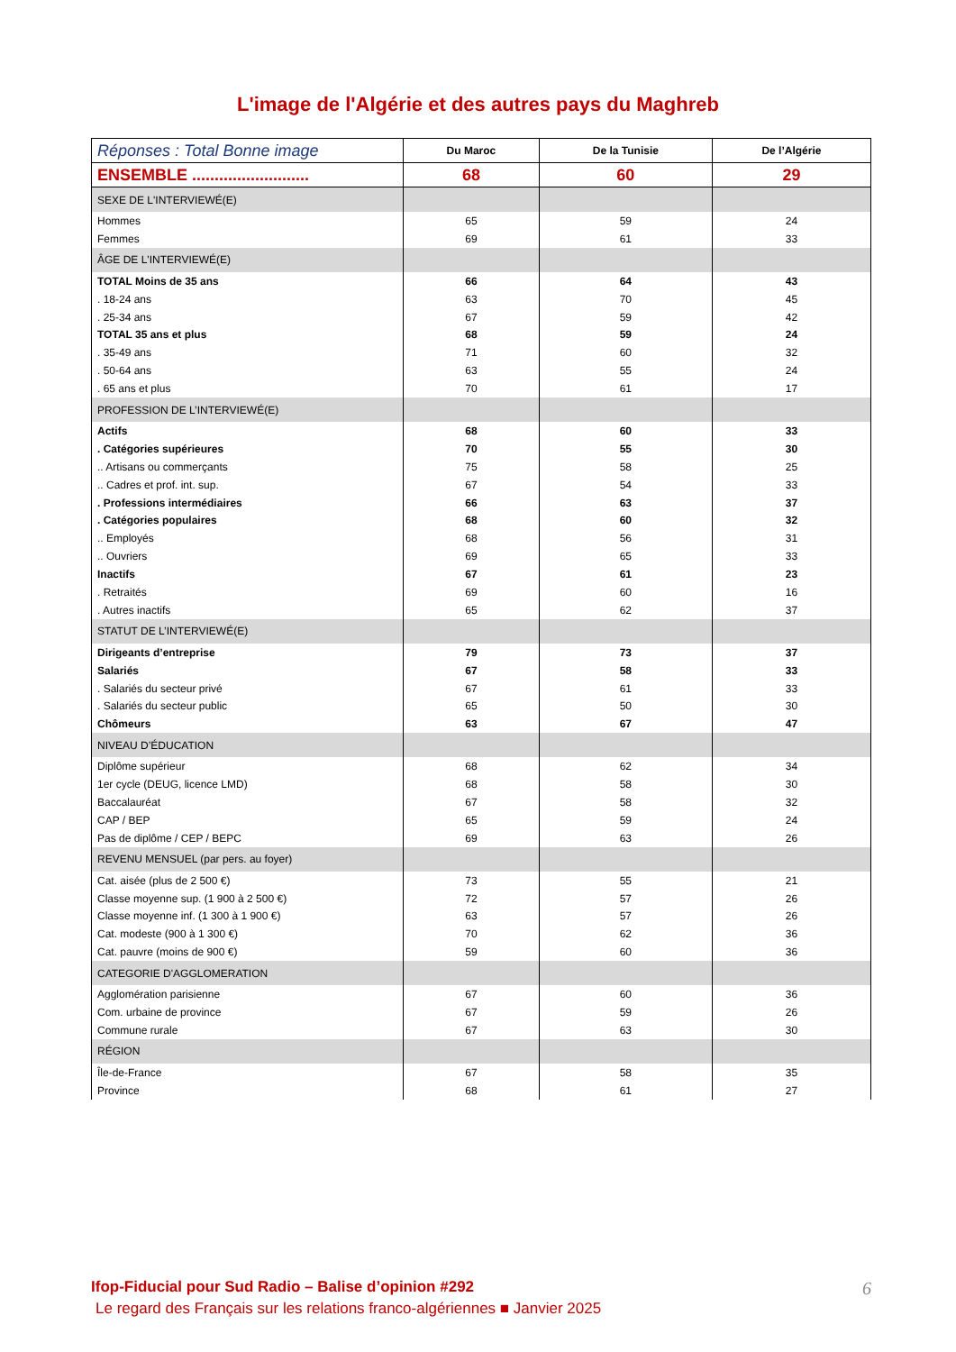L'image de l'Algérie et des autres pays du Maghreb
| Réponses : Total Bonne image | Du Maroc | De la Tunisie | De l’Algérie |
| --- | --- | --- | --- |
| ENSEMBLE .......................... | 68 | 60 | 29 |
| SEXE DE L'INTERVIEWÉ(E) | | | |
| Hommes | 65 | 59 | 24 |
| Femmes | 69 | 61 | 33 |
| ÂGE DE L'INTERVIEWÉ(E) | | | |
| TOTAL Moins de 35 ans | 66 | 64 | 43 |
| . 18-24 ans | 63 | 70 | 45 |
| . 25-34 ans | 67 | 59 | 42 |
| TOTAL 35 ans et plus | 68 | 59 | 24 |
| . 35-49 ans | 71 | 60 | 32 |
| . 50-64 ans | 63 | 55 | 24 |
| . 65 ans et plus | 70 | 61 | 17 |
| PROFESSION DE L’INTERVIEWÉ(E) | | | |
| Actifs | 68 | 60 | 33 |
| . Catégories supérieures | 70 | 55 | 30 |
| .. Artisans ou commerçants | 75 | 58 | 25 |
| .. Cadres et prof. int. sup. | 67 | 54 | 33 |
| . Professions intermédiaires | 66 | 63 | 37 |
| . Catégories populaires | 68 | 60 | 32 |
| .. Employés | 68 | 56 | 31 |
| .. Ouvriers | 69 | 65 | 33 |
| Inactifs | 67 | 61 | 23 |
| . Retraités | 69 | 60 | 16 |
| . Autres inactifs | 65 | 62 | 37 |
| STATUT DE L’INTERVIEWÉ(E) | | | |
| Dirigeants d’entreprise | 79 | 73 | 37 |
| Salariés | 67 | 58 | 33 |
| . Salariés du secteur privé | 67 | 61 | 33 |
| . Salariés du secteur public | 65 | 50 | 30 |
| Chômeurs | 63 | 67 | 47 |
| NIVEAU D’ÉDUCATION | | | |
| Diplôme supérieur | 68 | 62 | 34 |
| 1er cycle (DEUG, licence LMD) | 68 | 58 | 30 |
| Baccalauréat | 67 | 58 | 32 |
| CAP / BEP | 65 | 59 | 24 |
| Pas de diplôme / CEP / BEPC | 69 | 63 | 26 |
| REVENU MENSUEL (par pers. au foyer) | | | |
| Cat. aisée (plus de 2 500 €) | 73 | 55 | 21 |
| Classe moyenne sup. (1 900 à 2 500 €) | 72 | 57 | 26 |
| Classe moyenne inf. (1 300 à 1 900 €) | 63 | 57 | 26 |
| Cat. modeste (900 à 1 300 €) | 70 | 62 | 36 |
| Cat. pauvre (moins de 900 €) | 59 | 60 | 36 |
| CATEGORIE D'AGGLOMERATION | | | |
| Agglomération parisienne | 67 | 60 | 36 |
| Com. urbaine de province | 67 | 59 | 26 |
| Commune rurale | 67 | 63 | 30 |
| RÉGION | | | |
| Île-de-France | 67 | 58 | 35 |
| Province | 68 | 61 | 27 |
6 Ifop-Fiducial pour Sud Radio – Balise d’opinion #292
Le regard des Français sur les relations franco-algériennes ■ Janvier 2025